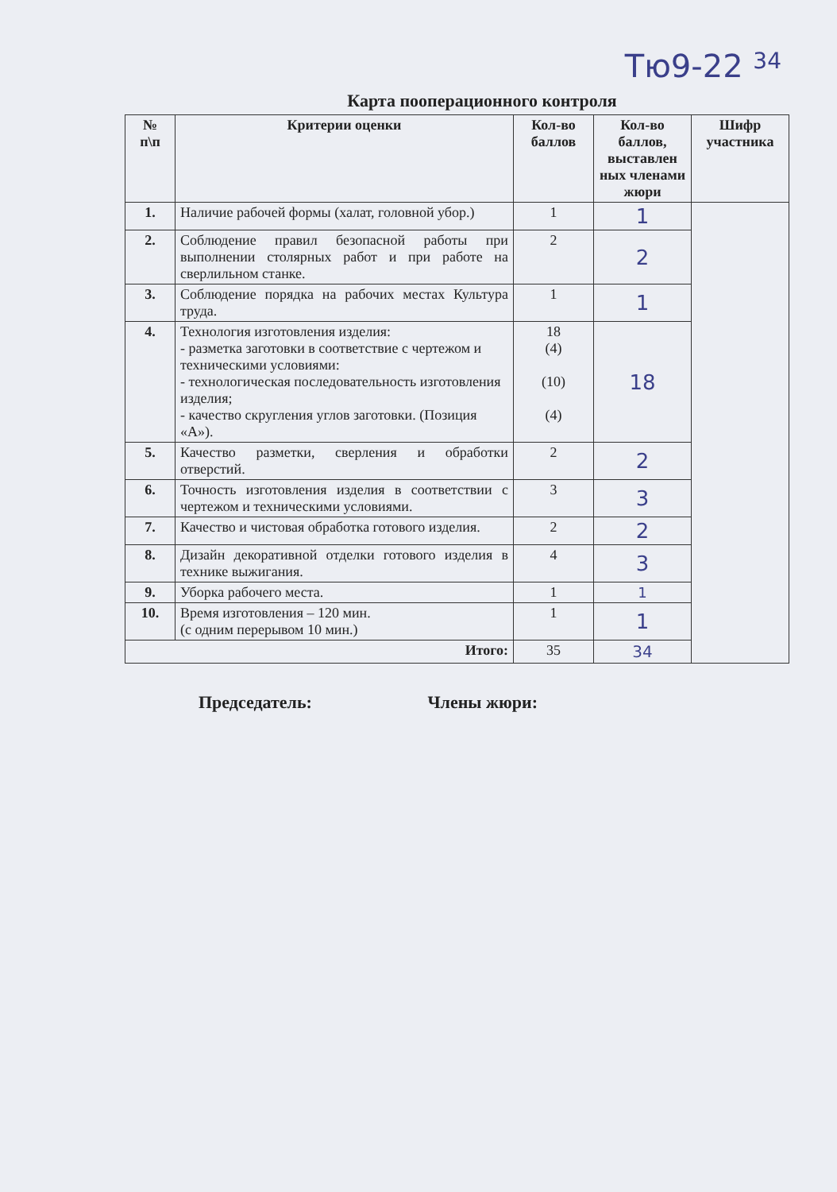Тю9-22 34
Карта пооперационного контроля
| № п\п | Критерии оценки | Кол-во баллов | Кол-во баллов, выставлен ных членами жюри | Шифр участника |
| --- | --- | --- | --- | --- |
| 1. | Наличие рабочей формы (халат, головной убор.) | 1 | 1 | |
| 2. | Соблюдение правил безопасной работы при выполнении столярных работ и при работе на сверлильном станке. | 2 | 2 | |
| 3. | Соблюдение порядка на рабочих местах Культура труда. | 1 | 1 | |
| 4. | Технология изготовления изделия: - разметка заготовки в соответствие с чертежом и техническими условиями: - технологическая последовательность изготовления изделия; - качество скругления углов заготовки. (Позиция «А»). | 18 (4) (10) (4) | 18 | |
| 5. | Качество разметки, сверления и обработки отверстий. | 2 | 2 | |
| 6. | Точность изготовления изделия в соответствии с чертежом и техническими условиями. | 3 | 3 | |
| 7. | Качество и чистовая обработка готового изделия. | 2 | 2 | |
| 8. | Дизайн декоративной отделки готового изделия в технике выжигания. | 4 | 3 | |
| 9. | Уборка рабочего места. | 1 | 1 | |
| 10. | Время изготовления – 120 мин. (с одним перерывом 10 мин.) | 1 | 1 | |
| Итого: | | 35 | 34 | |
Председатель: Члены жюри: